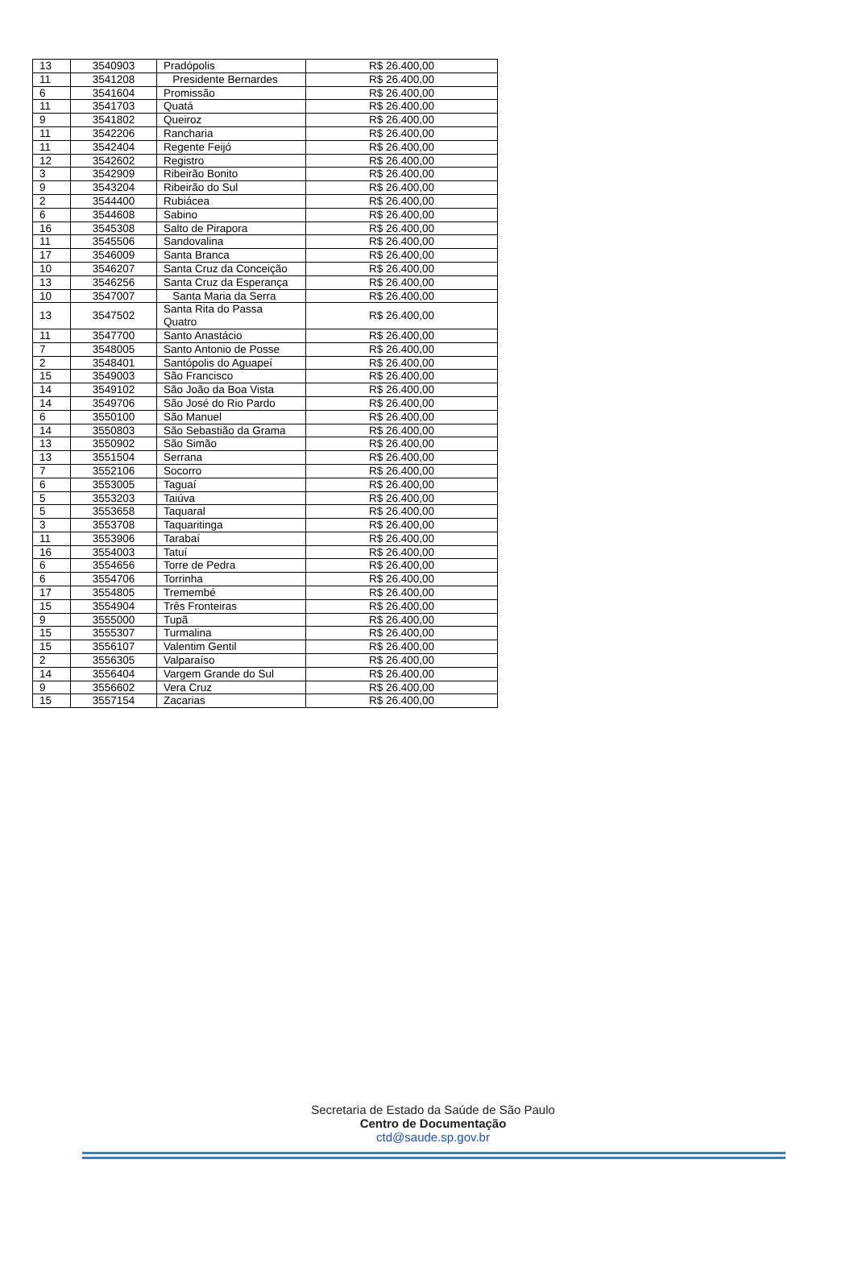| 13 | 3540903 | Pradópolis | R$ 26.400,00 |
| 11 | 3541208 | Presidente Bernardes | R$ 26.400,00 |
| 6 | 3541604 | Promissão | R$ 26.400,00 |
| 11 | 3541703 | Quatá | R$ 26.400,00 |
| 9 | 3541802 | Queiroz | R$ 26.400,00 |
| 11 | 3542206 | Rancharia | R$ 26.400,00 |
| 11 | 3542404 | Regente Feijó | R$ 26.400,00 |
| 12 | 3542602 | Registro | R$ 26.400,00 |
| 3 | 3542909 | Ribeirão Bonito | R$ 26.400,00 |
| 9 | 3543204 | Ribeirão do Sul | R$ 26.400,00 |
| 2 | 3544400 | Rubiácea | R$ 26.400,00 |
| 6 | 3544608 | Sabino | R$ 26.400,00 |
| 16 | 3545308 | Salto de Pirapora | R$ 26.400,00 |
| 11 | 3545506 | Sandovalina | R$ 26.400,00 |
| 17 | 3546009 | Santa Branca | R$ 26.400,00 |
| 10 | 3546207 | Santa Cruz da Conceição | R$ 26.400,00 |
| 13 | 3546256 | Santa Cruz da Esperança | R$ 26.400,00 |
| 10 | 3547007 | Santa Maria da Serra | R$ 26.400,00 |
| 13 | 3547502 | Santa Rita do Passa Quatro | R$ 26.400,00 |
| 11 | 3547700 | Santo Anastácio | R$ 26.400,00 |
| 7 | 3548005 | Santo Antonio de Posse | R$ 26.400,00 |
| 2 | 3548401 | Santópolis do Aguapeí | R$ 26.400,00 |
| 15 | 3549003 | São Francisco | R$ 26.400,00 |
| 14 | 3549102 | São João da Boa Vista | R$ 26.400,00 |
| 14 | 3549706 | São José do Rio Pardo | R$ 26.400,00 |
| 6 | 3550100 | São Manuel | R$ 26.400,00 |
| 14 | 3550803 | São Sebastião da Grama | R$ 26.400,00 |
| 13 | 3550902 | São Simão | R$ 26.400,00 |
| 13 | 3551504 | Serrana | R$ 26.400,00 |
| 7 | 3552106 | Socorro | R$ 26.400,00 |
| 6 | 3553005 | Taguaí | R$ 26.400,00 |
| 5 | 3553203 | Taiúva | R$ 26.400,00 |
| 5 | 3553658 | Taquaral | R$ 26.400,00 |
| 3 | 3553708 | Taquaritinga | R$ 26.400,00 |
| 11 | 3553906 | Tarabaí | R$ 26.400,00 |
| 16 | 3554003 | Tatuí | R$ 26.400,00 |
| 6 | 3554656 | Torre de Pedra | R$ 26.400,00 |
| 6 | 3554706 | Torrinha | R$ 26.400,00 |
| 17 | 3554805 | Tremembé | R$ 26.400,00 |
| 15 | 3554904 | Três Fronteiras | R$ 26.400,00 |
| 9 | 3555000 | Tupã | R$ 26.400,00 |
| 15 | 3555307 | Turmalina | R$ 26.400,00 |
| 15 | 3556107 | Valentim Gentil | R$ 26.400,00 |
| 2 | 3556305 | Valparaíso | R$ 26.400,00 |
| 14 | 3556404 | Vargem Grande do Sul | R$ 26.400,00 |
| 9 | 3556602 | Vera Cruz | R$ 26.400,00 |
| 15 | 3557154 | Zacarias | R$ 26.400,00 |
Secretaria de Estado da Saúde de São Paulo
Centro de Documentação
ctd@saude.sp.gov.br